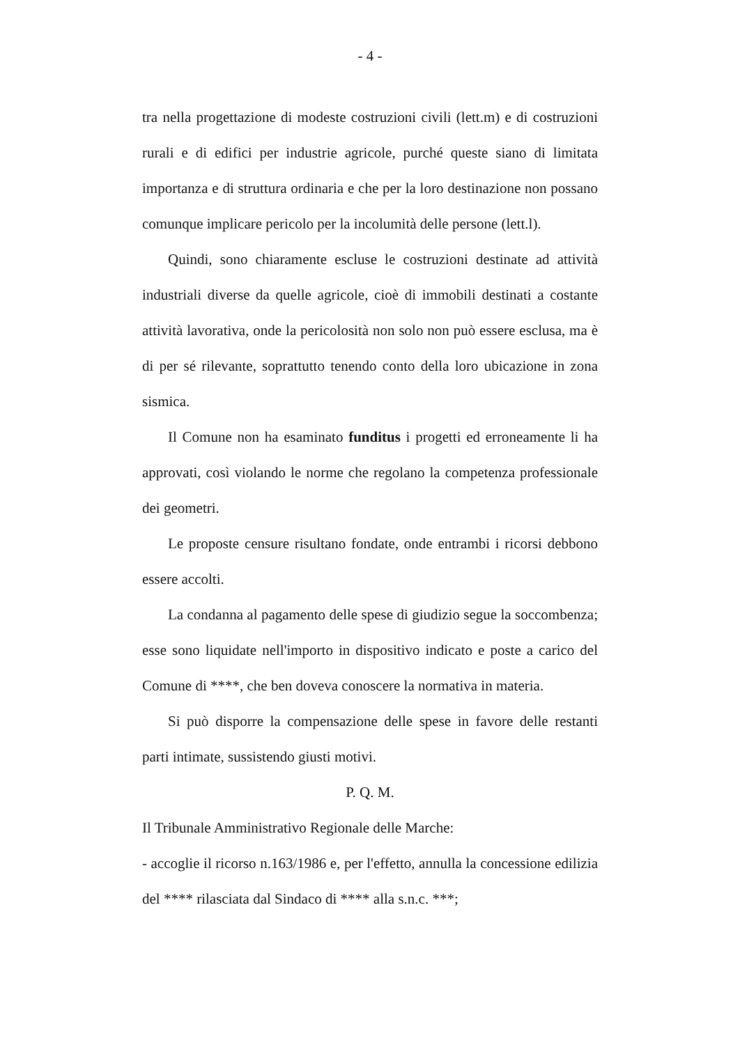- 4 -
tra nella progettazione di modeste costruzioni civili (lett.m) e di costruzioni rurali e di edifici per industrie agricole, purché queste siano di limitata importanza e di struttura ordinaria e che per la loro destinazione non possano comunque implicare pericolo per la incolumità delle persone (lett.l).
Quindi, sono chiaramente escluse le costruzioni destinate ad attività industriali diverse da quelle agricole, cioè di immobili destinati a costante attività lavorativa, onde la pericolosità non solo non può essere esclusa, ma è di per sé rilevante, soprattutto tenendo conto della loro ubicazione in zona sismica.
Il Comune non ha esaminato funditus i progetti ed erroneamente li ha approvati, così violando le norme che regolano la competenza professionale dei geometri.
Le proposte censure risultano fondate, onde entrambi i ricorsi debbono essere accolti.
La condanna al pagamento delle spese di giudizio segue la soccombenza; esse sono liquidate nell'importo in dispositivo indicato e poste a carico del Comune di ****, che ben doveva conoscere la normativa in materia.
Si può disporre la compensazione delle spese in favore delle restanti parti intimate, sussistendo giusti motivi.
P. Q. M.
Il Tribunale Amministrativo Regionale delle Marche:
- accoglie il ricorso n.163/1986 e, per l'effetto, annulla la concessione edilizia del **** rilasciata dal Sindaco di **** alla s.n.c. ***;